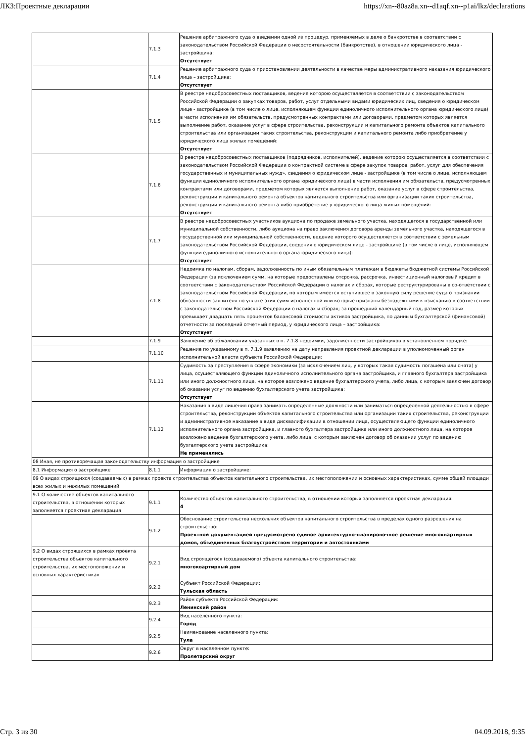ЛКЗ:Проектные декларации https://xn--80az8a.xn--d1aqf.xn--p1ai/lkz/declarations
| | 7.1.3 | Решение арбитражного суда о введении одной из процедур, применяемых в деле о банкротстве в соответствии с законодательством Российской Федерации о несостоятельности (банкротстве), в отношении юридического лица - застройщика: Отсутствует |
| | 7.1.4 | Решение арбитражного суда о приостановлении деятельности в качестве меры административного наказания юридического лица – застройщика: Отсутствует |
| | 7.1.5 | В реестре недобросовестных поставщиков, ведение которою осуществляется в соответствии с законодательством Российской Федерации о закупках товаров, работ, услуг отдельными видами юридических лиц, сведения о юридическом лице - застройщике (в том числе о лице, исполняющем функции единоличного исполнительного органа юридического лица) в части исполнения им обязательств, предусмотренных контрактами или договорами, предметом которых является выполнение работ, оказание услуг в сфере строительства, реконструкции и капитального ремонта объектов капитального строительства или организации таких строительства, реконструкции и капитального ремонта либо приобретение у юридического лица жилых помещений: Отсутствует |
| | 7.1.6 | В реестре недобросовестных поставщиков (подрядчиков, исполнителей), ведение которою осуществляется в соответствии с законодательством Российской Федерации о контрактной системе в сфере закупок товаров, работ, услуг для обеспечения государственных и муниципальных нужд», сведения о юридическом лице - застройщике (в том числе о лице, исполняющем функции единоличного исполнительного органа юридического лица) в части исполнения им обязательств, предусмотренных контрактами или договорами, предметом которых является выполнение работ, оказание услуг в сфере строительства, реконструкции и капитального ремонта объектов капитального строительства или организации таких строительства, реконструкции и капитального ремонта либо приобретение у юридического лица жилых помещений: Отсутствует |
| | 7.1.7 | В реестре недобросовестных участников аукциона по продаже земельного участка, находящегося в государственной или муниципальной собственности, либо аукциона на право заключения договора аренды земельного участка, находящегося в государственной или муниципальной собственности, ведение которого осуществляется в соответствии с земельным законодательством Российской Федерации, сведения о юридическом лице - застройщике (в том числе о лице, исполняющем функции единоличного исполнительного органа юридического лица): Отсутствует |
| | 7.1.8 | Недоимка по налогам, сборам, задолженность по иным обязательным платежам в бюджеты бюджетной системы Российской Федерации (за исключением сумм, на которые предоставлены отсрочка, рассрочка, инвестиционный налоговый кредит в соответствии с законодательством Российской Федерации о налогах и сборах, которые реструктурированы в со-ответствии с законодательством Российской Федерации, по которым имеется вступившее в законную силу решение суда о признании обязанности заявителя по уплате этих сумм исполненной или которые признаны безнадежными к взысканию в соответствии с законодательством Российской Федерации о налогах и сборах; за прошедший календарный год, размер которых превышает двадцать пять процентов балансовой стоимости активов застройщика, по данным бухгалтерской (финансовой) отчетности за последний отчетный период, у юридического лица – застройщика: Отсутствует |
| | 7.1.9 | Заявление об обжаловании указанных в п. 7.1.8 недоимки, задолженности застройщиков в установленном порядке: |
| | 7.1.10 | Решение по указанному в п. 7.1.9 заявлению на дату направления проектной декларации в уполномоченный орган исполнительной власти субъекта Российской Федерации: |
| | 7.1.11 | Судимость за преступления в сфере экономики (за исключением лиц, у которых такая судимость погашена или снята) у лица, осуществляющего функции единоличного исполнительного органа застройщика, и главного бухгалтера застройщика или иного должностного лица, на которое возложено ведение бухгалтерского учета, либо лица, с которым заключен договор об оказании услуг по ведению бухгалтерского учета застройщика: Отсутствует |
| | 7.1.12 | Наказания в виде лишения права занимать определенные должности или заниматься определенной деятельностью в сфере строительства, реконструкции объектов капитального строительства или организации таких строительства, реконструкции и административное наказание в виде дисквалификации в отношении лица, осуществляющего функции единоличного исполнительного органа застройщика, и главного бухгалтера застройщика или иного должностного лица, на которое возложено ведение бухгалтерского учета, либо лица, с которым заключен договор об оказании услуг по ведению бухгалтерского учета застройщика: Не применялись |
| 08 Иная, не противоречащая законодательству информация о застройщике | | |
| 8.1 Информация о застройщике | 8.1.1 | Информация о застройщике: |
| 09 О видах строящихся (создаваемых) в рамках проекта строительства объектов капитального строительства, их местоположении и основных характеристиках, сумме общей площади всех жилых и нежилых помещений | | |
| 9.1 О количестве объектов капитального строительства, в отношении которых заполняется проектная декларация | 9.1.1 | Количество объектов капитального строительства, в отношении которых заполняется проектная декларация: 4 |
| | 9.1.2 | Обоснование строительства нескольких объектов капитального строительства в пределах одного разрешения на строительство: Проектной документацией предусмотрено единое архитектурно-планировочное решение многоквартирных домов, объединенных благоустройством территории и автостоянками |
| 9.2 О видах строящихся в рамках проекта строительства объектов капитального строительства, их местоположении и основных характеристиках | 9.2.1 | Вид строящегося (создаваемого) объекта капитального строительства: многоквартирный дом |
| | 9.2.2 | Субъект Российской Федерации: Тульская область |
| | 9.2.3 | Район субъекта Российской Федерации: Ленинский район |
| | 9.2.4 | Вид населенного пункта: Город |
| | 9.2.5 | Наименование населенного пункта: Тула |
| | 9.2.6 | Округ в населенном пункте: Пролетарский округ |
Стр. 3 из 30 04.09.2018, 9:35